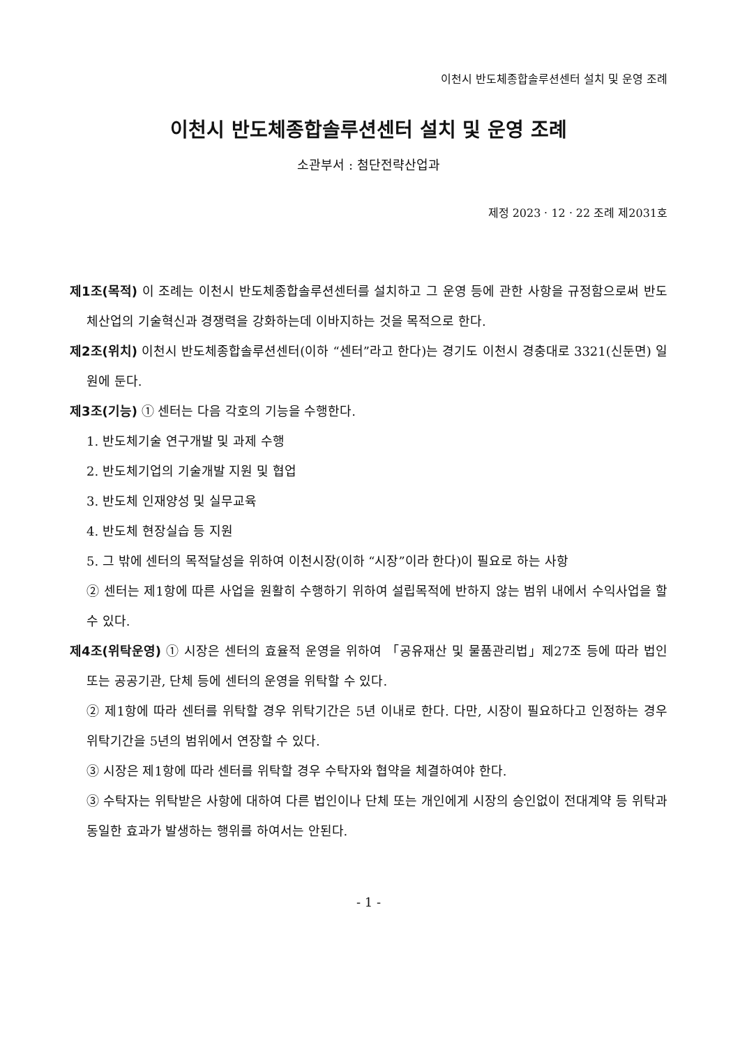이천시 반도체종합솔루션센터 설치 및 운영 조례
이천시 반도체종합솔루션센터 설치 및 운영 조례
소관부서 : 첨단전략산업과
제정 2023ㆍ12ㆍ22 조례 제2031호
제1조(목적) 이 조례는 이천시 반도체종합솔루션센터를 설치하고 그 운영 등에 관한 사항을 규정함으로써 반도체산업의 기술혁신과 경쟁력을 강화하는데 이바지하는 것을 목적으로 한다.
제2조(위치) 이천시 반도체종합솔루션센터(이하 “센터”라고 한다)는 경기도 이천시 경충대로 3321(신둔면) 일원에 둔다.
제3조(기능) ① 센터는 다음 각호의 기능을 수행한다.
1. 반도체기술 연구개발 및 과제 수행
2. 반도체기업의 기술개발 지원 및 협업
3. 반도체 인재양성 및 실무교육
4. 반도체 현장실습 등 지원
5. 그 밖에 센터의 목적달성을 위하여 이천시장(이하 “시장”이라 한다)이 필요로 하는 사항
② 센터는 제1항에 따른 사업을 원활히 수행하기 위하여 설립목적에 반하지 않는 범위 내에서 수익사업을 할 수 있다.
제4조(위탁운영) ① 시장은 센터의 효율적 운영을 위하여 「공유재산 및 물품관리법」제27조 등에 따라 법인 또는 공공기관, 단체 등에 센터의 운영을 위탁할 수 있다.
② 제1항에 따라 센터를 위탁할 경우 위탁기간은 5년 이내로 한다. 다만, 시장이 필요하다고 인정하는 경우 위탁기간을 5년의 범위에서 연장할 수 있다.
③ 시장은 제1항에 따라 센터를 위탁할 경우 수탁자와 협약을 체결하여야 한다.
③ 수탁자는 위탁받은 사항에 대하여 다른 법인이나 단체 또는 개인에게 시장의 승인없이 전대계약 등 위탁과 동일한 효과가 발생하는 행위를 하여서는 안된다.
- 1 -